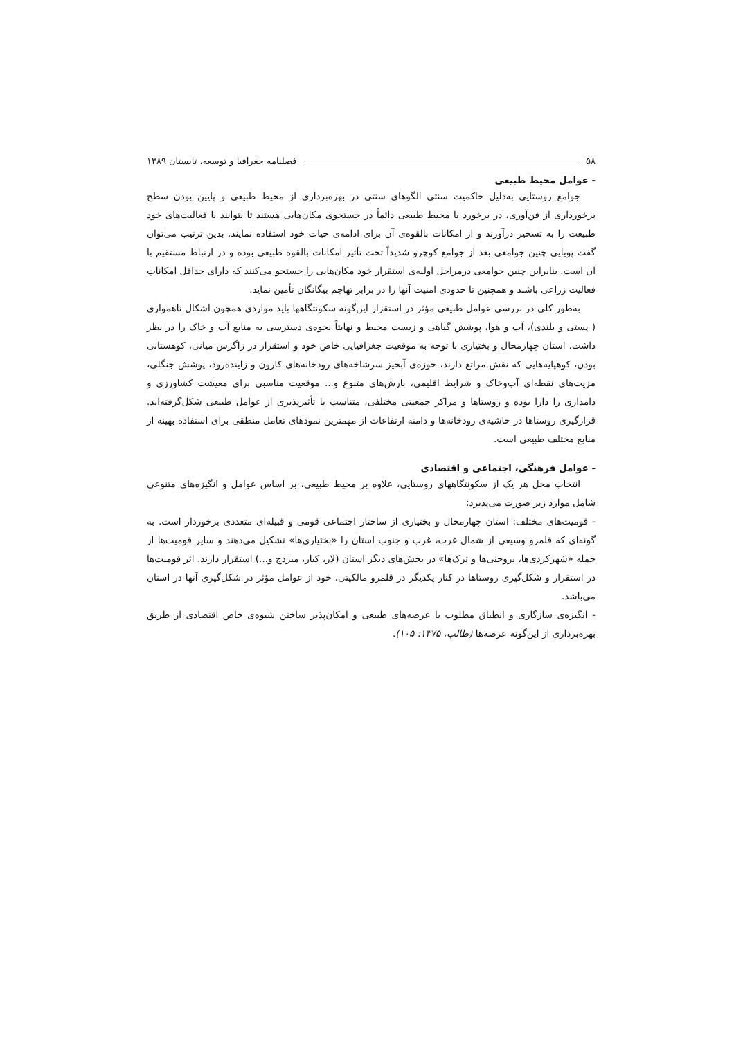۵۸ فصلنامه جغرافیا و توسعه، تابستان ۱۳۸۹
- عوامل محیط طبیعی
جوامع روستایی به‌دلیل حاکمیت سنتی الگوهای سنتی در بهره‌برداری از محیط طبیعی و پایین بودن سطح برخورداری از فن‌آوری، در برخورد با محیط طبیعی دائماً در جستجوی مکان‌هایی هستند تا بتوانند با فعالیت‌های خود طبیعت را به تسخیر درآورند و از امکانات بالقوه‌ی آن برای ادامه‌ی حیات خود استفاده نمایند. بدین ترتیب می‌توان گفت پویایی چنین جوامعی بعد از جوامع کوچرو شدیداً تحت تأثیر امکانات بالقوه طبیعی بوده و در ارتباط مستقیم با آن است. بنابراین چنین جوامعی درمراحل اولیه‌ی استقرار خود مکان‌هایی را جستجو می‌کنند که دارای حداقل امکاناتِ فعالیت زراعی باشند و همچنین تا حدودی امنیت آنها را در برابر تهاجم بیگانگان تأمین نماید.
به‌طور کلی در بررسی عوامل طبیعی مؤثر در استقرار این‌گونه سکونتگاهها باید مواردی همچون اشکال ناهمواری ( پستی و بلندی)، آب و هوا، پوشش گیاهی و زیست محیط و نهایتاً نحوه‌ی دسترسی به منابع آب و خاک را در نظر داشت. استان چهارمحال و بختیاری با توجه به موقعیت جغرافیایی خاص خود و استقرار در زاگرس میانی، کوهستانی بودن، کوهپایه‌هایی که نقش مراتع دارند، حوزه‌ی آبخیز سرشاخه‌های رودخانه‌های کارون و زاینده‌رود، پوشش جنگلی، مزیت‌های نقطه‌ای آب‌وخاک و شرایط اقلیمی، بارش‌های متنوع و... موقعیت مناسبی برای معیشت کشاورزی و دامداری را دارا بوده و روستاها و مراکز جمعیتی مختلفی، متناسب با تأثیرپذیری از عوامل طبیعی شکل‌گرفته‌اند. قرارگیری روستاها در حاشیه‌ی رودخانه‌ها و دامنه ارتفاعات از مهمترین نمودهای تعامل منطقی برای استفاده بهینه از منابع مختلف طبیعی است.
- عوامل فرهنگی، اجتماعی و اقتصادی
انتخاب محل هر یک از سکونتگاههای روستایی، علاوه بر محیط طبیعی، بر اساس عوامل و انگیزه‌های متنوعی شامل موارد زیر صورت می‌پذیرد:
- قومیت‌های مختلف: استان چهارمحال و بختیاری از ساختار اجتماعی قومی و قبیله‌ای متعددی برخوردار است. به گونه‌ای که قلمرو وسیعی از شمال غرب، غرب و جنوب استان را «بختیاری‌ها» تشکیل می‌دهند و سایر قومیت‌ها از جمله «شهرکردی‌ها، بروجنی‌ها و ترک‌ها» در بخش‌های دیگر استان (لار، کیار، میزدج و...) استقرار دارند. اثر قومیت‌ها در استقرار و شکل‌گیری روستاها در کنار یکدیگر در قلمرو مالکیتی، خود از عوامل مؤثر در شکل‌گیری آنها در استان می‌باشد.
- انگیزه‌ی سازگاری و انطباق مطلوب با عرصه‌های طبیعی و امکان‌پذیر ساختن شیوه‌ی خاص اقتصادی از طریق بهره‌برداری از این‌گونه عرصه‌ها (طالب، ۱۳۷۵: ۱۰۵).